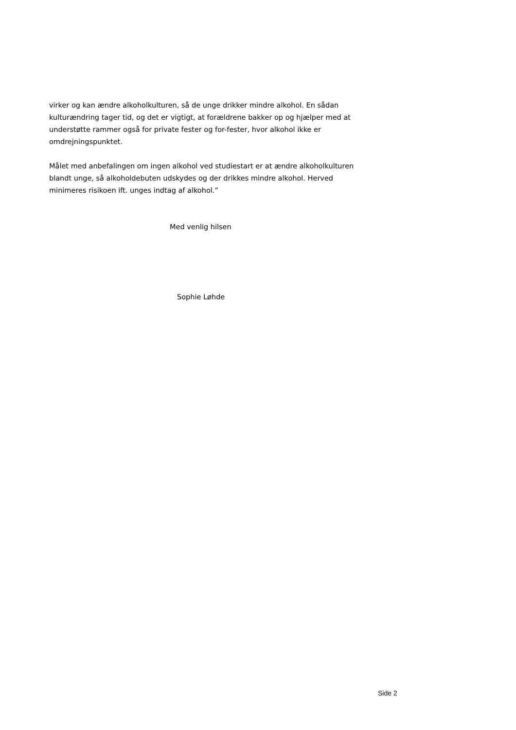virker og kan ændre alkoholkulturen, så de unge drikker mindre alkohol. En sådan kulturændring tager tid, og det er vigtigt, at forældrene bakker op og hjælper med at understøtte rammer også for private fester og for-fester, hvor alkohol ikke er omdrejningspunktet.
Målet med anbefalingen om ingen alkohol ved studiestart er at ændre alkoholkulturen blandt unge, så alkoholdebuten udskydes og der drikkes mindre alkohol. Herved minimeres risikoen ift. unges indtag af alkohol.”
Med venlig hilsen
Sophie Løhde
Side 2